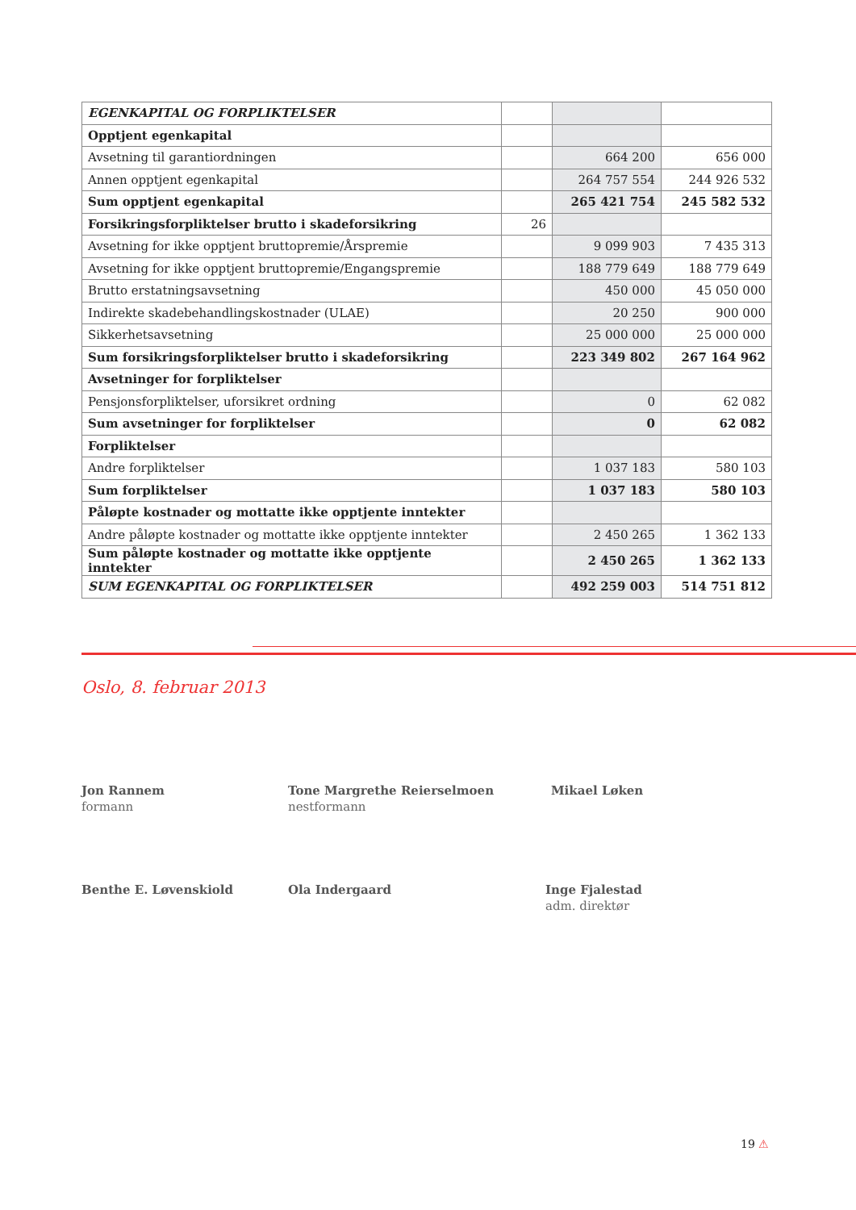| EGENKAPITAL OG FORPLIKTELSER | | | |
| Opptjent egenkapital | | | |
| Avsetning til garantiordningen | | 664 200 | 656 000 |
| Annen opptjent egenkapital | | 264 757 554 | 244 926 532 |
| Sum opptjent egenkapital | | 265 421 754 | 245 582 532 |
| Forsikringsforpliktelser brutto i skadeforsikring | 26 | | |
| Avsetning for ikke opptjent bruttopremie/Årspremie | | 9 099 903 | 7 435 313 |
| Avsetning for ikke opptjent bruttopremie/Engangspremie | | 188 779 649 | 188 779 649 |
| Brutto erstatningsavsetning | | 450 000 | 45 050 000 |
| Indirekte skadebehandlingskostnader (ULAE) | | 20 250 | 900 000 |
| Sikkerhetsavsetning | | 25 000 000 | 25 000 000 |
| Sum forsikringsforpliktelser brutto i skadeforsikring | | 223 349 802 | 267 164 962 |
| Avsetninger for forpliktelser | | | |
| Pensjonsforpliktelser, uforsikret ordning | | 0 | 62 082 |
| Sum avsetninger for forpliktelser | | 0 | 62 082 |
| Forpliktelser | | | |
| Andre forpliktelser | | 1 037 183 | 580 103 |
| Sum forpliktelser | | 1 037 183 | 580 103 |
| Påløpte kostnader og mottatte ikke opptjente inntekter | | | |
| Andre påløpte kostnader og mottatte ikke opptjente inntekter | | 2 450 265 | 1 362 133 |
| Sum påløpte kostnader og mottatte ikke opptjente inntekter | | 2 450 265 | 1 362 133 |
| SUM EGENKAPITAL OG FORPLIKTELSER | | 492 259 003 | 514 751 812 |
Oslo, 8. februar 2013
Jon Rannem
formann
Tone Margrethe Reierselmoen
nestformann
Mikael Løken
Benthe E. Løvenskiold Ola Indergaard
Inge Fjalestad
adm. direktør
19 ⚠